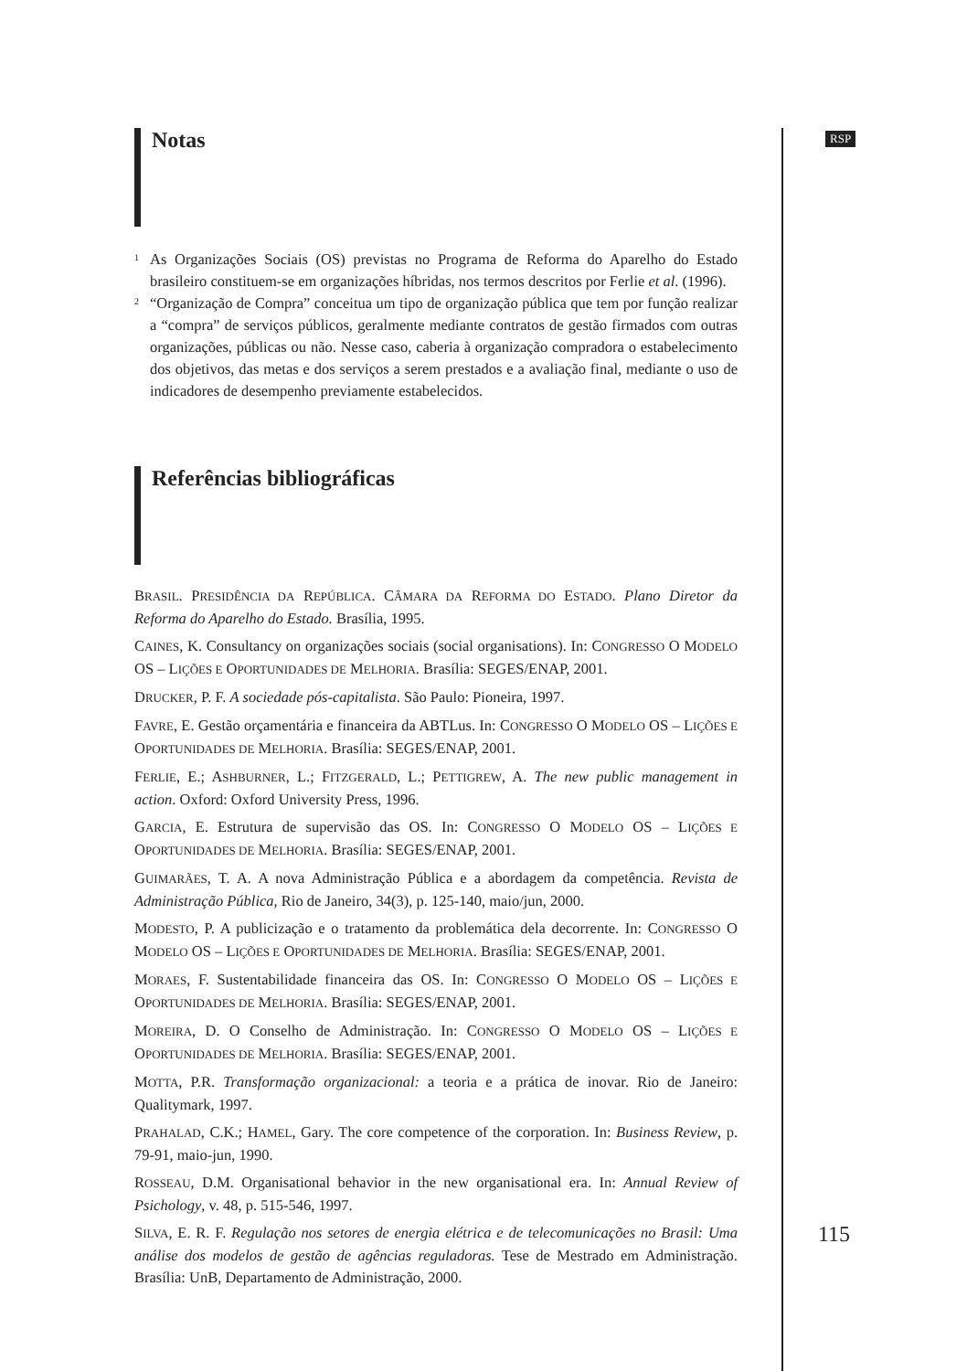RSP
115
Notas
<sup>1</sup>
As Organizações Sociais (OS) previstas no Programa de Reforma do Aparelho do Estado brasileiro constituem-se em organizações híbridas, nos termos descritos por Ferlie et al. (1996).
<sup>2</sup>
“Organização de Compra” conceitua um tipo de organização pública que tem por função realizar a “compra” de serviços públicos, geralmente mediante contratos de gestão firmados com outras organizações, públicas ou não. Nesse caso, caberia à organização compradora o estabelecimento dos objetivos, das metas e dos serviços a serem prestados e a avaliação final, mediante o uso de indicadores de desempenho previamente estabelecidos.
Referências bibliográficas
BRASIL. PRESIDÊNCIA DA REPÚBLICA. CÂMARA DA REFORMA DO ESTADO. Plano Diretor da Reforma do Aparelho do Estado. Brasília, 1995.
CAINES, K. Consultancy on organizações sociais (social organisations). In: CONGRESSO O MODELO OS – LIÇÕES E OPORTUNIDADES DE MELHORIA. Brasília: SEGES/ENAP, 2001.
DRUCKER, P. F. A sociedade pós-capitalista. São Paulo: Pioneira, 1997.
FAVRE, E. Gestão orçamentária e financeira da ABTLus. In: CONGRESSO O MODELO OS – LIÇÕES E OPORTUNIDADES DE MELHORIA. Brasília: SEGES/ENAP, 2001.
FERLIE, E.; ASHBURNER, L.; FITZGERALD, L.; PETTIGREW, A. The new public management in action. Oxford: Oxford University Press, 1996.
GARCIA, E. Estrutura de supervisão das OS. In: CONGRESSO O MODELO OS – LIÇÕES E OPORTUNIDADES DE MELHORIA. Brasília: SEGES/ENAP, 2001.
GUIMARÃES, T. A. A nova Administração Pública e a abordagem da competência. Revista de Administração Pública, Rio de Janeiro, 34(3), p. 125-140, maio/jun, 2000.
MODESTO, P. A publicização e o tratamento da problemática dela decorrente. In: CONGRESSO O MODELO OS – LIÇÕES E OPORTUNIDADES DE MELHORIA. Brasília: SEGES/ENAP, 2001.
MORAES, F. Sustentabilidade financeira das OS. In: CONGRESSO O MODELO OS – LIÇÕES E OPORTUNIDADES DE MELHORIA. Brasília: SEGES/ENAP, 2001.
MOREIRA, D. O Conselho de Administração. In: CONGRESSO O MODELO OS – LIÇÕES E OPORTUNIDADES DE MELHORIA. Brasília: SEGES/ENAP, 2001.
MOTTA, P.R. Transformação organizacional: a teoria e a prática de inovar. Rio de Janeiro: Qualitymark, 1997.
PRAHALAD, C.K.; HAMEL, Gary. The core competence of the corporation. In: Business Review, p. 79-91, maio-jun, 1990.
ROSSEAU, D.M. Organisational behavior in the new organisational era. In: Annual Review of Psichology, v. 48, p. 515-546, 1997.
SILVA, E. R. F. Regulação nos setores de energia elétrica e de telecomunicações no Brasil: Uma análise dos modelos de gestão de agências reguladoras. Tese de Mestrado em Administração. Brasília: UnB, Departamento de Administração, 2000.